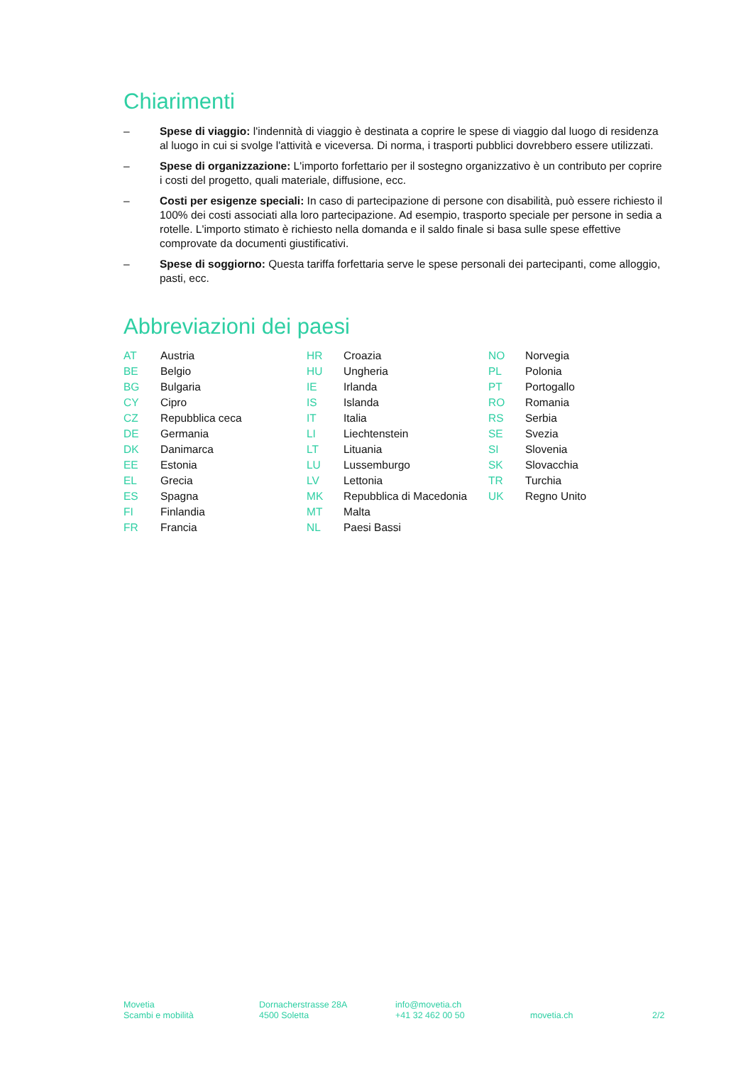Chiarimenti
– Spese di viaggio: l'indennità di viaggio è destinata a coprire le spese di viaggio dal luogo di residenza al luogo in cui si svolge l'attività e viceversa. Di norma, i trasporti pubblici dovrebbero essere utilizzati.
– Spese di organizzazione: L'importo forfettario per il sostegno organizzativo è un contributo per coprire i costi del progetto, quali materiale, diffusione, ecc.
– Costi per esigenze speciali: In caso di partecipazione di persone con disabilità, può essere richiesto il 100% dei costi associati alla loro partecipazione. Ad esempio, trasporto speciale per persone in sedia a rotelle. L'importo stimato è richiesto nella domanda e il saldo finale si basa sulle spese effettive comprovate da documenti giustificativi.
– Spese di soggiorno: Questa tariffa forfettaria serve le spese personali dei partecipanti, come alloggio, pasti, ecc.
Abbreviazioni dei paesi
| AT | Austria | HR | Croazia | NO | Norvegia |
| BE | Belgio | HU | Ungheria | PL | Polonia |
| BG | Bulgaria | IE | Irlanda | PT | Portogallo |
| CY | Cipro | IS | Islanda | RO | Romania |
| CZ | Repubblica ceca | IT | Italia | RS | Serbia |
| DE | Germania | LI | Liechtenstein | SE | Svezia |
| DK | Danimarca | LT | Lituania | SI | Slovenia |
| EE | Estonia | LU | Lussemburgo | SK | Slovacchia |
| EL | Grecia | LV | Lettonia | TR | Turchia |
| ES | Spagna | MK | Repubblica di Macedonia | UK | Regno Unito |
| FI | Finlandia | MT | Malta | | |
| FR | Francia | NL | Paesi Bassi | | |
Movetia
Scambi e mobilità
Dornacherstrasse 28A
4500 Soletta
info@movetia.ch
+41 32 462 00 50
movetia.ch
2/2